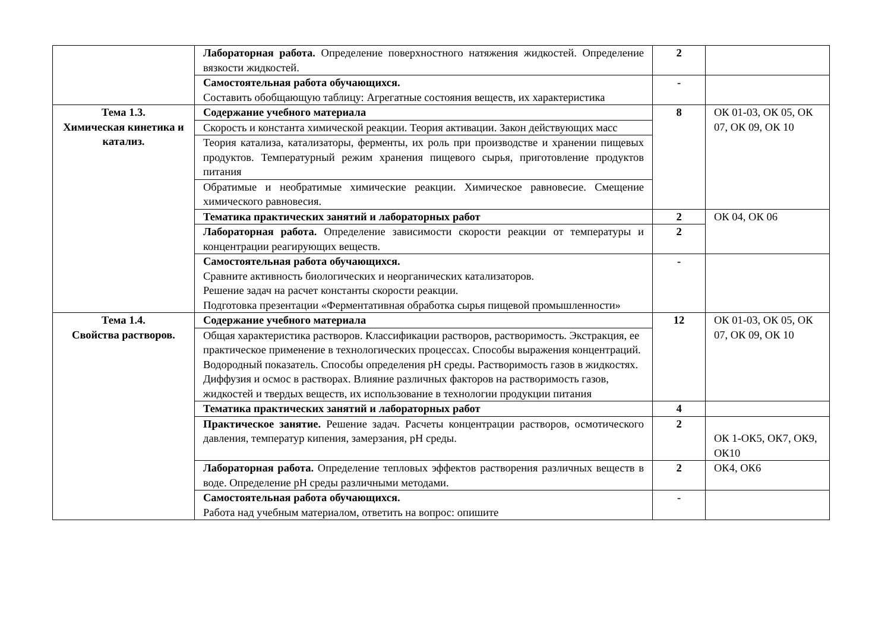| | Лабораторная работа. Определение поверхностного натяжения жидкостей. Определение вязкости жидкостей. | 2 | |
| | Самостоятельная работа обучающихся. Составить обобщающую таблицу: Агрегатные состояния веществ, их характеристика | - | |
| Тема 1.3. Химическая кинетика и катализ. | Содержание учебного материала | 8 | ОК 01-03, ОК 05, ОК 07, ОК 09, ОК 10 |
| | Скорость и константа химической реакции. Теория активации. Закон действующих масс | | |
| | Теория катализа, катализаторы, ферменты, их роль при производстве и хранении пищевых продуктов. Температурный режим хранения пищевого сырья, приготовление продуктов питания | | |
| | Обратимые и необратимые химические реакции. Химическое равновесие. Смещение химического равновесия. | | |
| | Тематика практических занятий и лабораторных работ | 2 | ОК 04, ОК 06 |
| | Лабораторная работа. Определение зависимости скорости реакции от температуры и концентрации реагирующих веществ. | 2 | |
| | Самостоятельная работа обучающихся. Сравните активность биологических и неорганических катализаторов. Решение задач на расчет константы скорости реакции. Подготовка презентации «Ферментативная обработка сырья пищевой промышленности» | - | |
| Тема 1.4. Свойства растворов. | Содержание учебного материала | 12 | ОК 01-03, ОК 05, ОК 07, ОК 09, ОК 10 |
| | Общая характеристика растворов. Классификации растворов, растворимость. Экстракция, ее практическое применение в технологических процессах. Способы выражения концентраций. Водородный показатель. Способы определения pH среды. Растворимость газов в жидкостях. Диффузия и осмос в растворах. Влияние различных факторов на растворимость газов, жидкостей и твердых веществ, их использование в технологии продукции питания | | |
| | Тематика практических занятий и лабораторных работ | 4 | |
| | Практическое занятие. Решение задач. Расчеты концентрации растворов, осмотического давления, температур кипения, замерзания, pH среды. | 2 | ОК 1-ОК5, ОК7, ОК9, ОК10 |
| | Лабораторная работа. Определение тепловых эффектов растворения различных веществ в воде. Определение pH среды различными методами. | 2 | ОК4, ОК6 |
| | Самостоятельная работа обучающихся. Работа над учебным материалом, ответить на вопрос: опишите | - | |